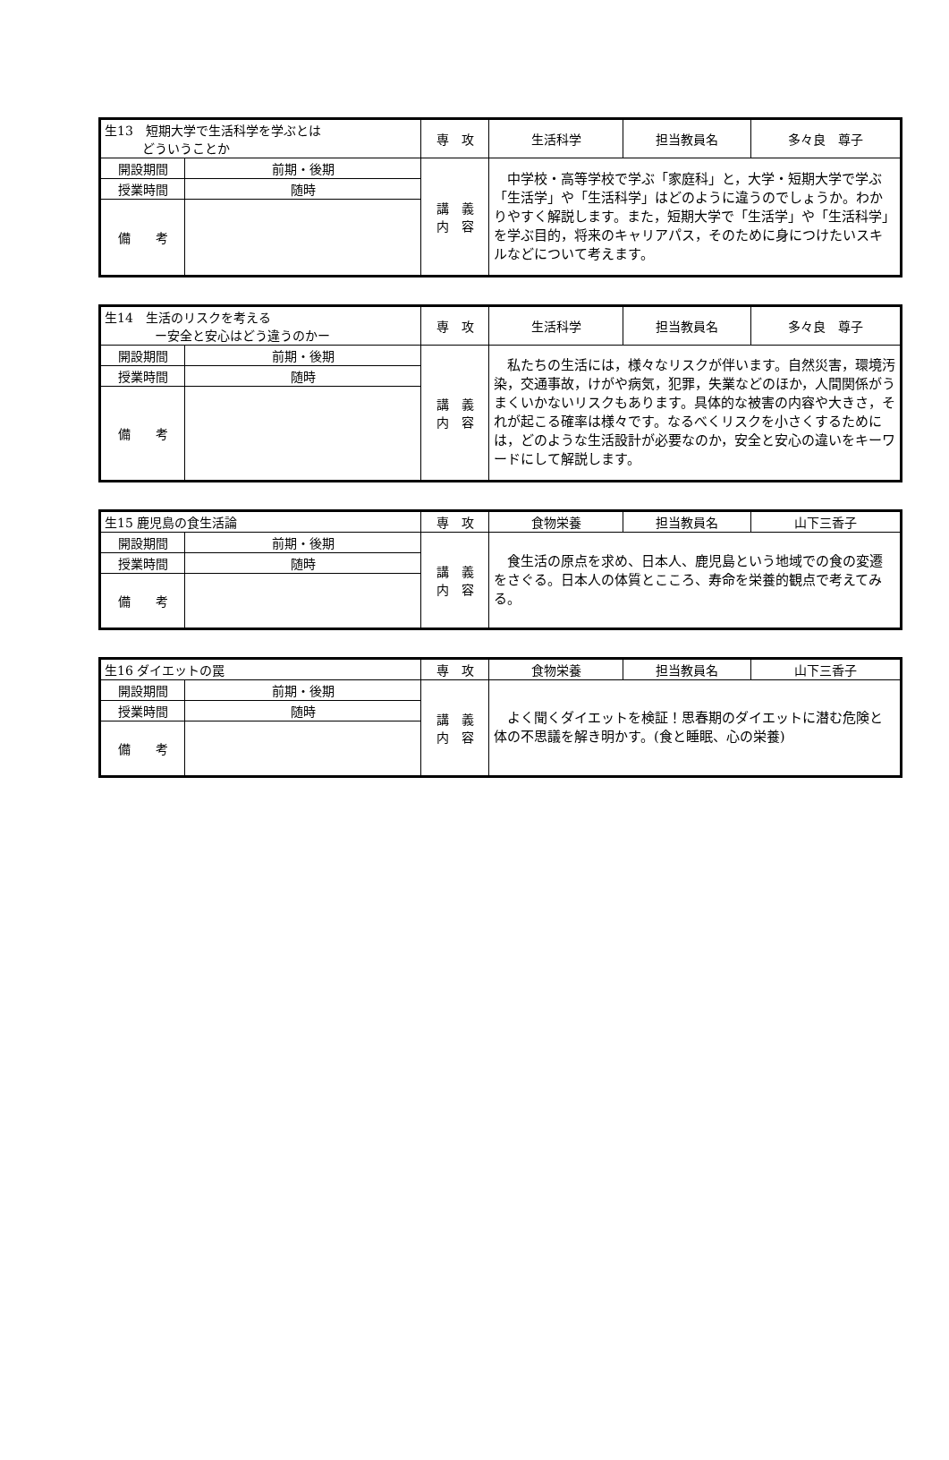| 生13 短期大学で生活科学を学ぶとは どういうことか | | 専 攻 | 生活科学 | 担当教員名 | 多々良 尊子 |
| 開設期間 | 前期・後期 | 講 義 内 容 | 中学校・高等学校で学ぶ「家庭科」と，大学・短期大学で学ぶ「生活学」や「生活科学」はどのように違うのでしょうか。わかりやすく解説します。また，短期大学で「生活学」や「生活科学」を学ぶ目的，将来のキャリアパス，そのために身につけたいスキルなどについて考えます。 | | |
| 授業時間 | 随時 | | | | |
| 備 考 | | | | | |
| 生14 生活のリスクを考える ー安全と安心はどう違うのかー | | 専 攻 | 生活科学 | 担当教員名 | 多々良 尊子 |
| 開設期間 | 前期・後期 | 講 義 内 容 | 私たちの生活には，様々なリスクが伴います。自然災害，環境汚染，交通事故，けがや病気，犯罪，失業などのほか，人間関係がうまくいかないリスクもあります。具体的な被害の内容や大きさ，それが起こる確率は様々です。なるべくリスクを小さくするためには，どのような生活設計が必要なのか，安全と安心の違いをキーワードにして解説します。 | | |
| 授業時間 | 随時 | | | | |
| 備 考 | | | | | |
| 生15 鹿児島の食生活論 | | 専 攻 | 食物栄養 | 担当教員名 | 山下三香子 |
| 開設期間 | 前期・後期 | 講 義 内 容 | 食生活の原点を求め、日本人、鹿児島という地域での食の変遷をさぐる。日本人の体質とこころ、寿命を栄養的観点で考えてみる。 | | |
| 授業時間 | 随時 | | | | |
| 備 考 | | | | | |
| 生16 ダイエットの罠 | | 専 攻 | 食物栄養 | 担当教員名 | 山下三香子 |
| 開設期間 | 前期・後期 | 講 義 内 容 | よく聞くダイエットを検証！思春期のダイエットに潜む危険と体の不思議を解き明かす。(食と睡眠、心の栄養) | | |
| 授業時間 | 随時 | | | | |
| 備 考 | | | | | |